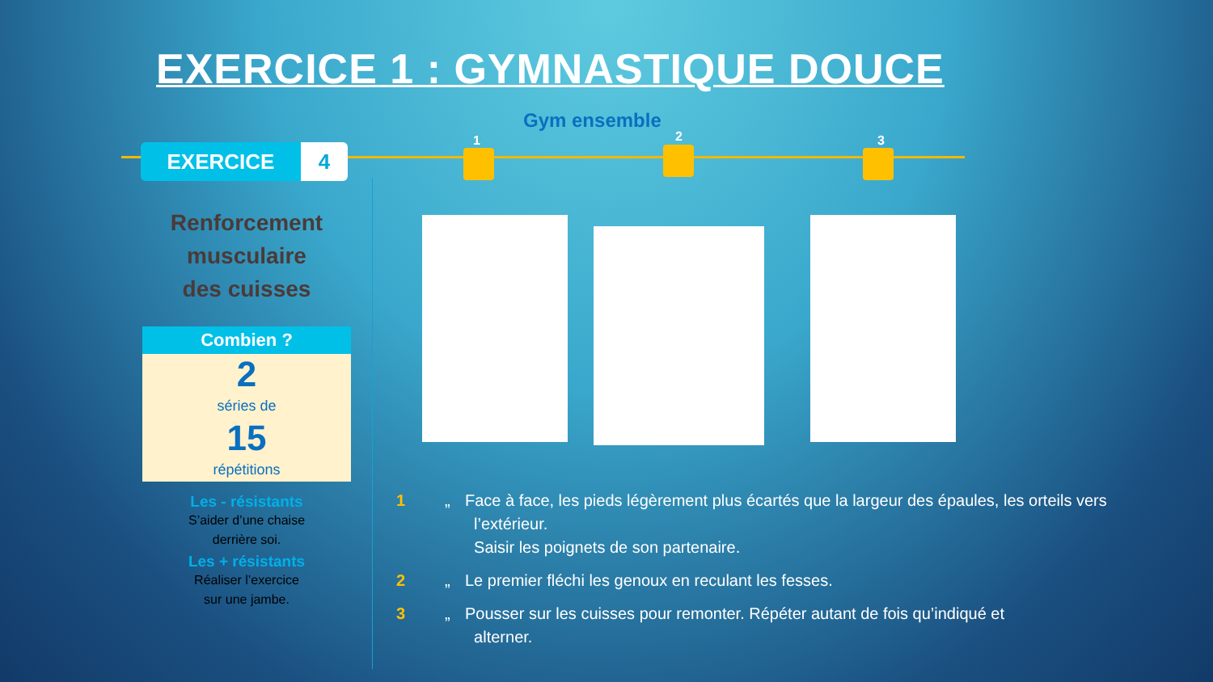EXERCICE 1 : GYMNASTIQUE DOUCE
Gym ensemble
EXERCICE 4
1 2 3
Renforcement
musculaire
des cuisses
Combien ?
2
séries de
15
répétitions
Les - résistants
S’aider d’une chaise
derrière soi.
Les + résistants
Réaliser l’exercice
sur une jambe.
1 „ Face à face, les pieds légèrement plus écartés que la largeur des épaules, les orteils vers
l’extérieur.
Saisir les poignets de son partenaire.
2 „ Le premier fléchi les genoux en reculant les fesses.
3 „ Pousser sur les cuisses pour remonter. Répéter autant de fois qu’indiqué et
alterner.